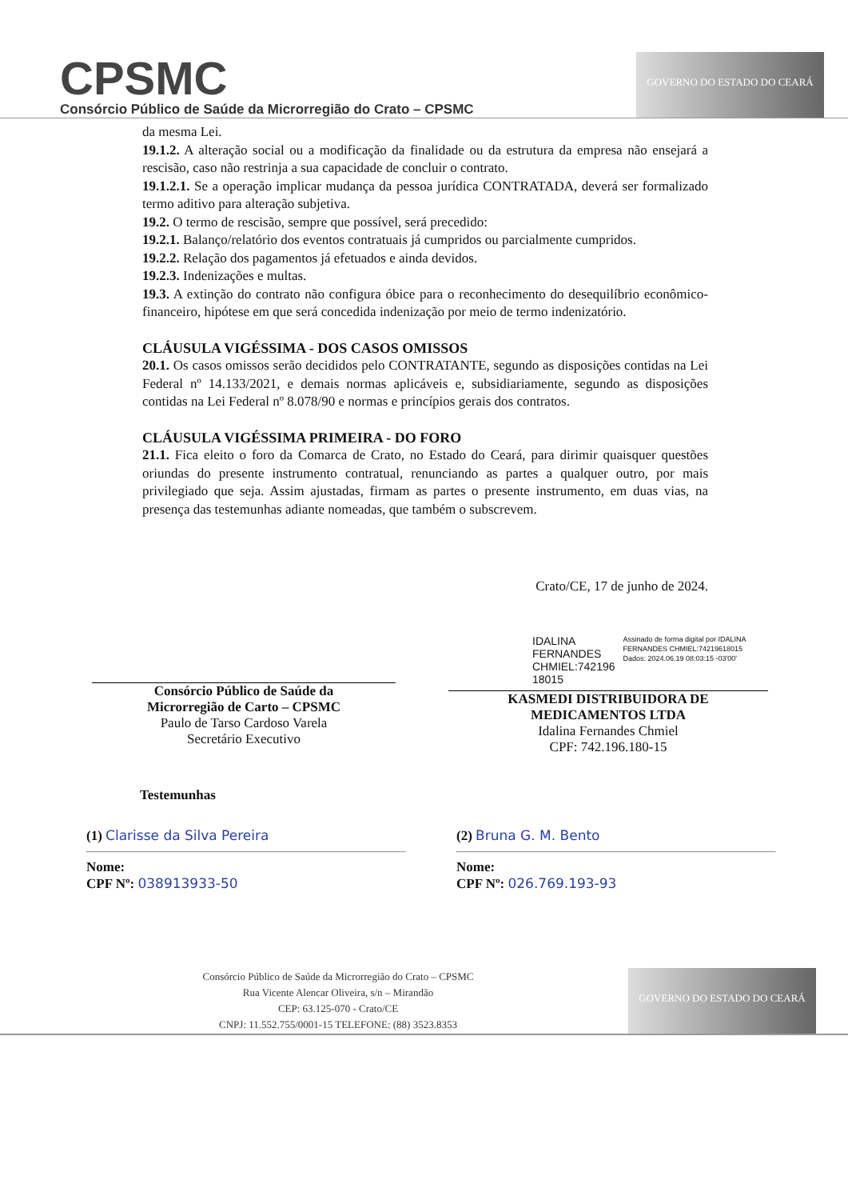CPSMC
Consórcio Público de Saúde da Microrregião do Crato – CPSMC
GOVERNO DO ESTADO DO CEARÁ
da mesma Lei.
19.1.2. A alteração social ou a modificação da finalidade ou da estrutura da empresa não ensejará a rescisão, caso não restrinja a sua capacidade de concluir o contrato.
19.1.2.1. Se a operação implicar mudança da pessoa jurídica CONTRATADA, deverá ser formalizado termo aditivo para alteração subjetiva.
19.2. O termo de rescisão, sempre que possível, será precedido:
19.2.1. Balanço/relatório dos eventos contratuais já cumpridos ou parcialmente cumpridos.
19.2.2. Relação dos pagamentos já efetuados e ainda devidos.
19.2.3. Indenizações e multas.
19.3. A extinção do contrato não configura óbice para o reconhecimento do desequilíbrio econômico-financeiro, hipótese em que será concedida indenização por meio de termo indenizatório.
CLÁUSULA VIGÉSSIMA - DOS CASOS OMISSOS
20.1. Os casos omissos serão decididos pelo CONTRATANTE, segundo as disposições contidas na Lei Federal nº 14.133/2021, e demais normas aplicáveis e, subsidiariamente, segundo as disposições contidas na Lei Federal nº 8.078/90 e normas e princípios gerais dos contratos.
CLÁUSULA VIGÉSSIMA PRIMEIRA - DO FORO
21.1. Fica eleito o foro da Comarca de Crato, no Estado do Ceará, para dirimir quaisquer questões oriundas do presente instrumento contratual, renunciando as partes a qualquer outro, por mais privilegiado que seja. Assim ajustadas, firmam as partes o presente instrumento, em duas vias, na presença das testemunhas adiante nomeadas, que também o subscrevem.
Crato/CE, 17 de junho de 2024.
Consórcio Público de Saúde da
Microrregião de Carto – CPSMC
Paulo de Tarso Cardoso Varela
Secretário Executivo
IDALINA
FERNANDES
CHMIEL:742196
18015
Assinado de forma digital por IDALINA FERNANDES CHMIEL:74219618015
Dados: 2024.06.19 08:03:15 -03'00'
KASMEDI DISTRIBUIDORA DE
MEDICAMENTOS LTDA
Idalina Fernandes Chmiel
CPF: 742.196.180-15
Testemunhas
(1) Clarisse da Silva Pereira
Nome:
CPF Nº: 038913933-50
(2) Bruna G. M. Bento
Nome:
CPF Nº: 026.769.193-93
Consórcio Público de Saúde da Microrregião do Crato – CPSMC
Rua Vicente Alencar Oliveira, s/n – Mirandão
CEP: 63.125-070 - Crato/CE
CNPJ: 11.552.755/0001-15 TELEFONE: (88) 3523.8353
GOVERNO DO ESTADO DO CEARÁ